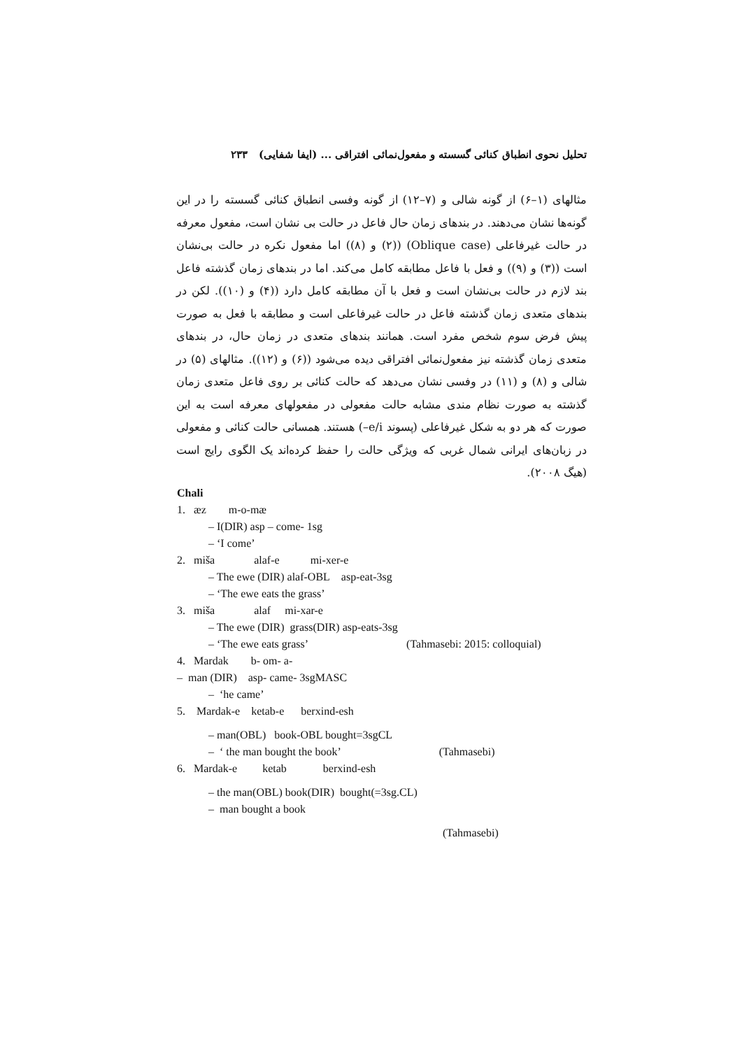تحلیل نحوی انطباق کنائی گسسته و مفعول‌نمائی افتراقی ... (ایفا شفایی) ۲۳۳
مثالهای (۱–۶) از گونه شالی و (۷–۱۲) از گونه وفسی انطباق کنائی گسسته را در این گونه‌ها نشان می‌دهند. در بندهای زمان حال فاعل در حالت بی نشان است، مفعول معرفه در حالت غیرفاعلی (Oblique case) ((۲) و (۸)) اما مفعول نکره در حالت بی‌نشان است ((۳) و (۹)) و فعل با فاعل مطابقه کامل می‌کند. اما در بندهای زمان گذشته فاعل بند لازم در حالت بی‌نشان است و فعل با آن مطابقه کامل دارد ((۴) و (۱۰)). لکن در بندهای متعدی زمان گذشته فاعل در حالت غیرفاعلی است و مطابقه با فعل به صورت پیش فرض سوم شخص مفرد است. همانند بندهای متعدی در زمان حال، در بندهای متعدی زمان گذشته نیز مفعول‌نمائی افتراقی دیده می‌شود ((۶) و (۱۲)). مثالهای (۵) در شالی و (۸) و (۱۱) در وفسی نشان می‌دهد که حالت کنائی بر روی فاعل متعدی زمان گذشته به صورت نظام مندی مشابه حالت مفعولی در مفعولهای معرفه است به این صورت که هر دو به شکل غیرفاعلی (پسوند e/i–) هستند. همسانی حالت کنائی و مفعولی در زبان‌های ایرانی شمال غربی که ویژگی حالت را حفظ کرده‌اند یک الگوی رایج است (هیگ ۲۰۰۸).
Chali
1. æz m-o-mæ
‒ I(DIR) asp – come- 1sg
‒ ‘I come’
2. miša alaf-e mi-xer-e
‒ The ewe (DIR) alaf-OBL asp-eat-3sg
‒ ‘The ewe eats the grass’
3. miša alaf mi-xar-e
‒ The ewe (DIR) grass(DIR) asp-eats-3sg
‒ ‘The ewe eats grass’ (Tahmasebi: 2015: colloquial)
4. Mardak b- om- a-
‒ man (DIR) asp- came- 3sgMASC
‒ ‘he came’
5. Mardak-e ketab-e berxind-esh
‒ man(OBL) book-OBL bought=3sgCL
‒ ‘ the man bought the book’ (Tahmasebi)
6. Mardak-e ketab berxind-esh
‒ the man(OBL) book(DIR) bought(=3sg.CL)
‒ man bought a book
(Tahmasebi)